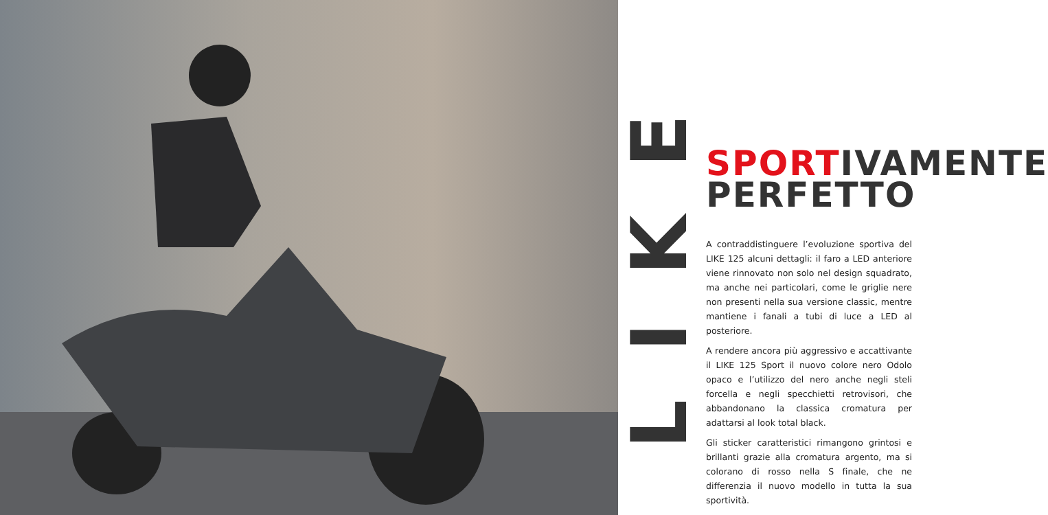LIKE
SPORTIVAMENTE
PERFETTO
A contraddistinguere l’evoluzione sportiva del LIKE 125 alcuni dettagli: il faro a LED anteriore viene rinnovato non solo nel design squadrato, ma anche nei particolari, come le griglie nere non presenti nella sua versione classic, mentre mantiene i fanali a tubi di luce a LED al posteriore.
A rendere ancora più aggressivo e accattivante il LIKE 125 Sport il nuovo colore nero Odolo opaco e l’utilizzo del nero anche negli steli forcella e negli specchietti retrovisori, che abbandonano la classica cromatura per adattarsi al look total black.
Gli sticker caratteristici rimangono grintosi e brillanti grazie alla cromatura argento, ma si colorano di rosso nella S finale, che ne differenzia il nuovo modello in tutta la sua sportività.